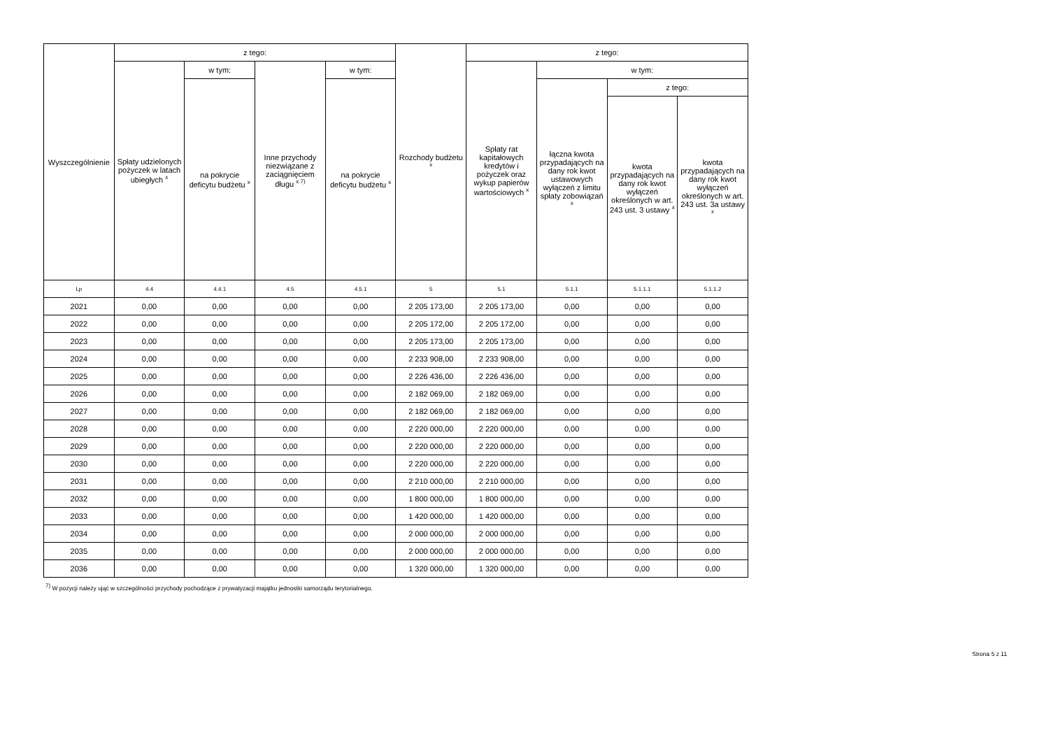| Wyszczególnienie | z tego: | | | | Rozchody budżetu <sup>x</sup> | z tego: | | | |
| --- | --- | --- | --- | --- | --- | --- | --- | --- | --- |
| | Spłaty udzielonych pożyczek w latach ubiegłych <sup>x</sup> | w tym: | Inne przychody niezwiązane z zaciągnięciem długu <sup>x 7)</sup> | w tym: | | Spłaty rat kapitałowych kredytów i pożyczek oraz wykup papierów wartościowych <sup>x</sup> | w tym: | | |
| | | na pokrycie deficytu budżetu <sup>x</sup> | | na pokrycie deficytu budżetu <sup>x</sup> | | | łączna kwota przypadających na dany rok kwot ustawowych wyłączeń z limitu spłaty zobowiązań <sup>x</sup> | z tego: | |
| | | | | | | | | kwota przypadających na dany rok kwot wyłączeń określonych w art. 243 ust. 3 ustawy <sup>x</sup> | kwota przypadających na dany rok kwot wyłączeń określonych w art. 243 ust. 3a ustawy <sup>x</sup> |
| Lp | 4.4 | 4.4.1 | 4.5 | 4.5.1 | 5 | 5.1 | 5.1.1 | 5.1.1.1 | 5.1.1.2 |
| 2021 | 0,00 | 0,00 | 0,00 | 0,00 | 2 205 173,00 | 2 205 173,00 | 0,00 | 0,00 | 0,00 |
| 2022 | 0,00 | 0,00 | 0,00 | 0,00 | 2 205 172,00 | 2 205 172,00 | 0,00 | 0,00 | 0,00 |
| 2023 | 0,00 | 0,00 | 0,00 | 0,00 | 2 205 173,00 | 2 205 173,00 | 0,00 | 0,00 | 0,00 |
| 2024 | 0,00 | 0,00 | 0,00 | 0,00 | 2 233 908,00 | 2 233 908,00 | 0,00 | 0,00 | 0,00 |
| 2025 | 0,00 | 0,00 | 0,00 | 0,00 | 2 226 436,00 | 2 226 436,00 | 0,00 | 0,00 | 0,00 |
| 2026 | 0,00 | 0,00 | 0,00 | 0,00 | 2 182 069,00 | 2 182 069,00 | 0,00 | 0,00 | 0,00 |
| 2027 | 0,00 | 0,00 | 0,00 | 0,00 | 2 182 069,00 | 2 182 069,00 | 0,00 | 0,00 | 0,00 |
| 2028 | 0,00 | 0,00 | 0,00 | 0,00 | 2 220 000,00 | 2 220 000,00 | 0,00 | 0,00 | 0,00 |
| 2029 | 0,00 | 0,00 | 0,00 | 0,00 | 2 220 000,00 | 2 220 000,00 | 0,00 | 0,00 | 0,00 |
| 2030 | 0,00 | 0,00 | 0,00 | 0,00 | 2 220 000,00 | 2 220 000,00 | 0,00 | 0,00 | 0,00 |
| 2031 | 0,00 | 0,00 | 0,00 | 0,00 | 2 210 000,00 | 2 210 000,00 | 0,00 | 0,00 | 0,00 |
| 2032 | 0,00 | 0,00 | 0,00 | 0,00 | 1 800 000,00 | 1 800 000,00 | 0,00 | 0,00 | 0,00 |
| 2033 | 0,00 | 0,00 | 0,00 | 0,00 | 1 420 000,00 | 1 420 000,00 | 0,00 | 0,00 | 0,00 |
| 2034 | 0,00 | 0,00 | 0,00 | 0,00 | 2 000 000,00 | 2 000 000,00 | 0,00 | 0,00 | 0,00 |
| 2035 | 0,00 | 0,00 | 0,00 | 0,00 | 2 000 000,00 | 2 000 000,00 | 0,00 | 0,00 | 0,00 |
| 2036 | 0,00 | 0,00 | 0,00 | 0,00 | 1 320 000,00 | 1 320 000,00 | 0,00 | 0,00 | 0,00 |
<sup>7)</sup> W pozycji należy ująć w szczególności przychody pochodzące z prywatyzacji majątku jednostki samorządu terytorialnego.
Strona 5 z 11